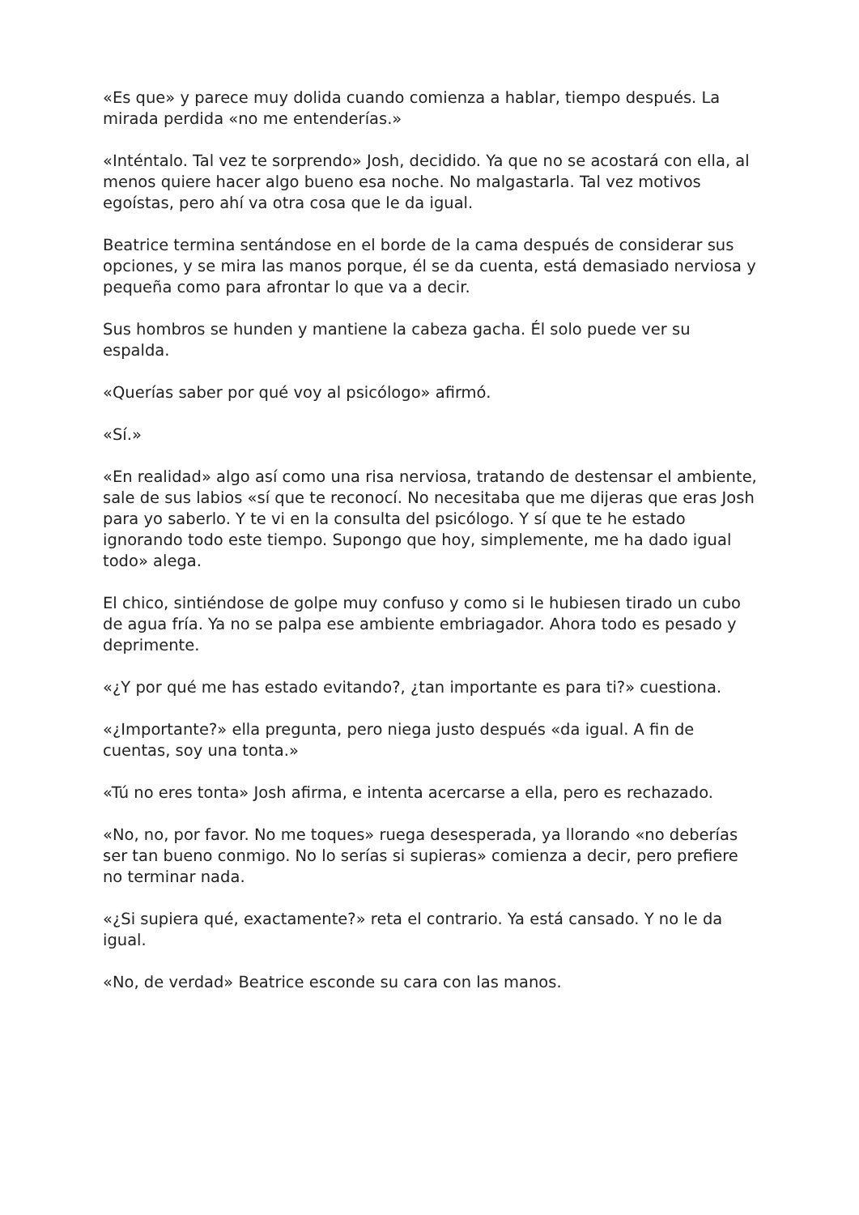«Es que» y parece muy dolida cuando comienza a hablar, tiempo después. La mirada perdida «no me entenderías.»
«Inténtalo. Tal vez te sorprendo» Josh, decidido. Ya que no se acostará con ella, al menos quiere hacer algo bueno esa noche. No malgastarla. Tal vez motivos egoístas, pero ahí va otra cosa que le da igual.
Beatrice termina sentándose en el borde de la cama después de considerar sus opciones, y se mira las manos porque, él se da cuenta, está demasiado nerviosa y pequeña como para afrontar lo que va a decir.
Sus hombros se hunden y mantiene la cabeza gacha. Él solo puede ver su espalda.
«Querías saber por qué voy al psicólogo» afirmó.
«Sí.»
«En realidad» algo así como una risa nerviosa, tratando de destensar el ambiente, sale de sus labios «sí que te reconocí. No necesitaba que me dijeras que eras Josh para yo saberlo. Y te vi en la consulta del psicólogo. Y sí que te he estado ignorando todo este tiempo. Supongo que hoy, simplemente, me ha dado igual todo» alega.
El chico, sintiéndose de golpe muy confuso y como si le hubiesen tirado un cubo de agua fría. Ya no se palpa ese ambiente embriagador. Ahora todo es pesado y deprimente.
«¿Y por qué me has estado evitando?, ¿tan importante es para ti?» cuestiona.
«¿Importante?» ella pregunta, pero niega justo después «da igual. A fin de cuentas, soy una tonta.»
«Tú no eres tonta» Josh afirma, e intenta acercarse a ella, pero es rechazado.
«No, no, por favor. No me toques» ruega desesperada, ya llorando «no deberías ser tan bueno conmigo. No lo serías si supieras» comienza a decir, pero prefiere no terminar nada.
«¿Si supiera qué, exactamente?» reta el contrario. Ya está cansado. Y no le da igual.
«No, de verdad» Beatrice esconde su cara con las manos.